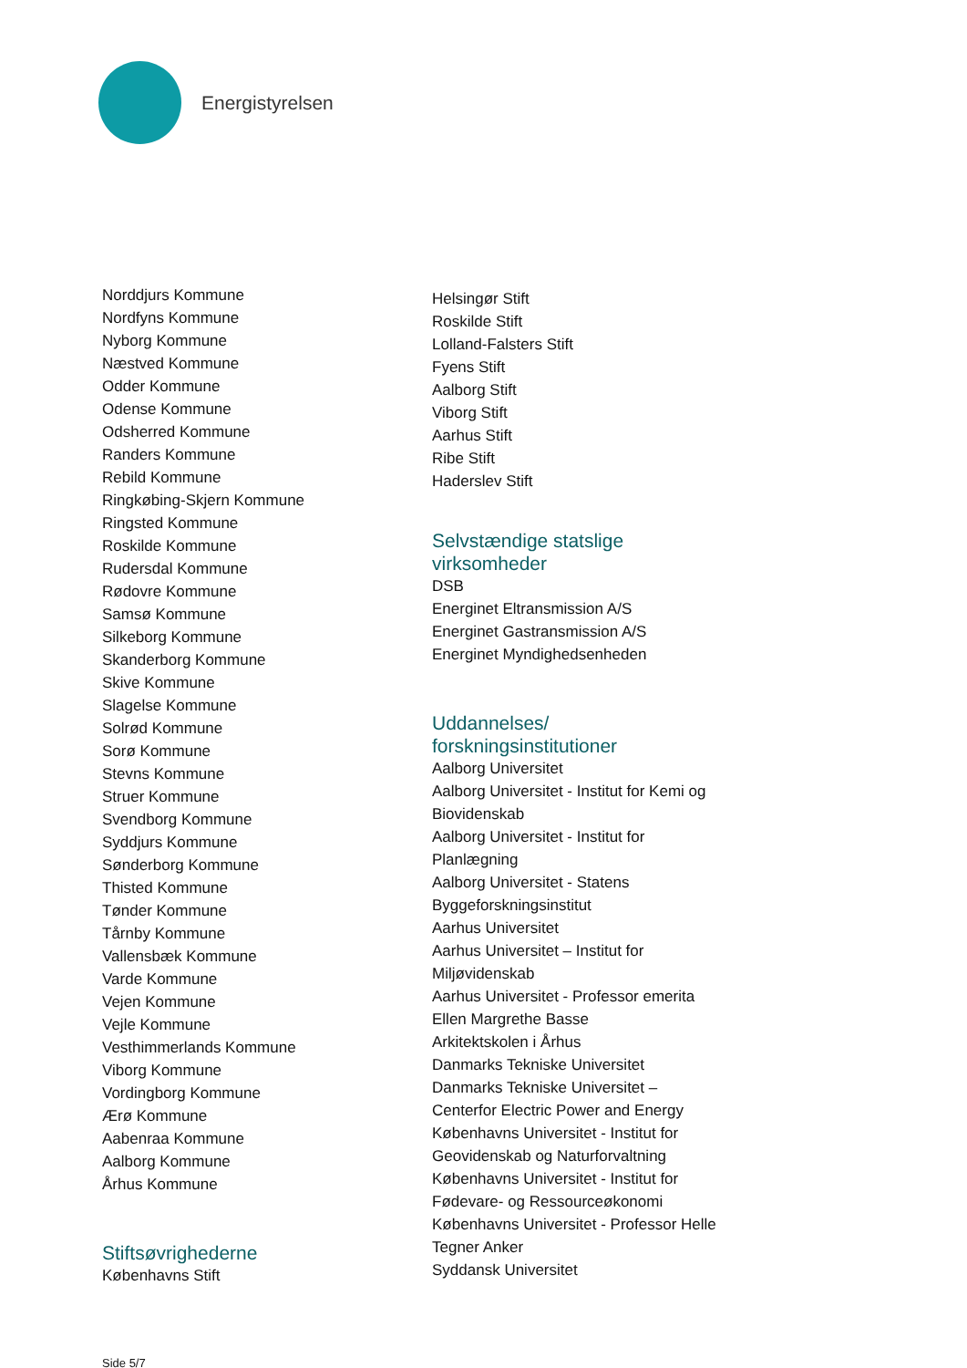Energistyrelsen
Norddjurs Kommune
Nordfyns Kommune
Nyborg Kommune
Næstved Kommune
Odder Kommune
Odense Kommune
Odsherred Kommune
Randers Kommune
Rebild Kommune
Ringkøbing-Skjern Kommune
Ringsted Kommune
Roskilde Kommune
Rudersdal Kommune
Rødovre Kommune
Samsø Kommune
Silkeborg Kommune
Skanderborg Kommune
Skive Kommune
Slagelse Kommune
Solrød Kommune
Sorø Kommune
Stevns Kommune
Struer Kommune
Svendborg Kommune
Syddjurs Kommune
Sønderborg Kommune
Thisted Kommune
Tønder Kommune
Tårnby Kommune
Vallensbæk Kommune
Varde Kommune
Vejen Kommune
Vejle Kommune
Vesthimmerlands Kommune
Viborg Kommune
Vordingborg Kommune
Ærø Kommune
Aabenraa Kommune
Aalborg Kommune
Århus Kommune
Stiftsøvrighederne
Københavns Stift
Helsingør Stift
Roskilde Stift
Lolland-Falsters Stift
Fyens Stift
Aalborg Stift
Viborg Stift
Aarhus Stift
Ribe Stift
Haderslev Stift
Selvstændige statslige virksomheder
DSB
Energinet Eltransmission A/S
Energinet Gastransmission A/S
Energinet Myndighedsenheden
Uddannelses/ forskningsinstitutioner
Aalborg Universitet
Aalborg Universitet - Institut for Kemi og Biovidenskab
Aalborg Universitet - Institut for Planlægning
Aalborg Universitet - Statens Byggeforskningsinstitut
Aarhus Universitet
Aarhus Universitet – Institut for Miljøvidenskab
Aarhus Universitet - Professor emerita Ellen Margrethe Basse
Arkitektskolen i Århus
Danmarks Tekniske Universitet
Danmarks Tekniske Universitet – Centerfor Electric Power and Energy
Københavns Universitet - Institut for Geovidenskab og Naturforvaltning
Københavns Universitet - Institut for Fødevare- og Ressourceøkonomi
Københavns Universitet - Professor Helle Tegner Anker
Syddansk Universitet
Side 5/7